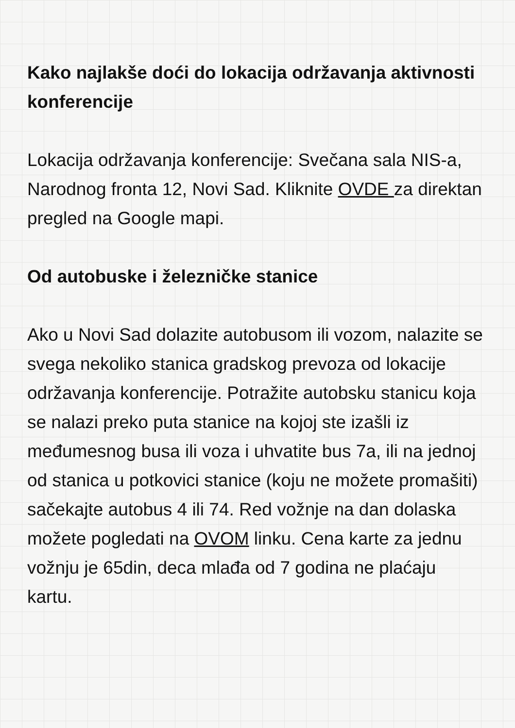Kako najlakše doći do lokacija održavanja aktivnosti konferencije
Lokacija održavanja konferencije: Svečana sala NIS-a, Narodnog fronta 12, Novi Sad. Kliknite OVDE za direktan pregled na Google mapi.
Od autobuske i železničke stanice
Ako u Novi Sad dolazite autobusom ili vozom, nalazite se svega nekoliko stanica gradskog prevoza od lokacije održavanja konferencije. Potražite autobsku stanicu koja se nalazi preko puta stanice na kojoj ste izašli iz međumesnog busa ili voza i uhvatite bus 7a, ili na jednoj od stanica u potkovici stanice (koju ne možete promašiti) sačekajte autobus 4 ili 74. Red vožnje na dan dolaska možete pogledati na OVOM linku. Cena karte za jednu vožnju je 65din, deca mlađa od 7 godina ne plaćaju kartu.